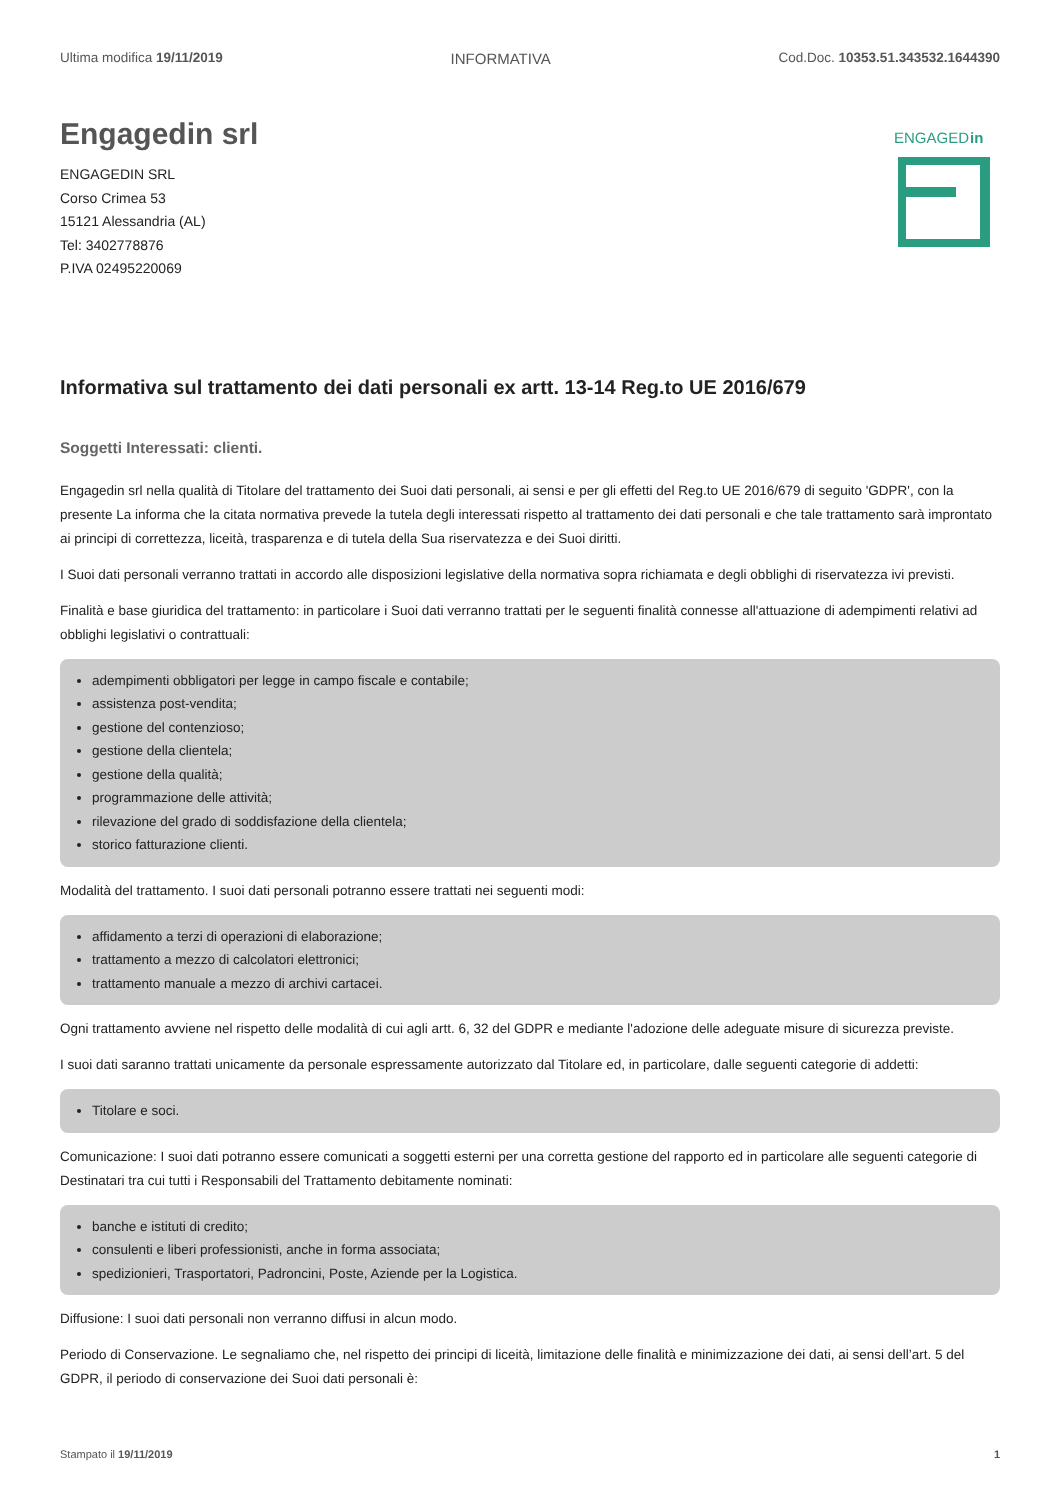Ultima modifica 19/11/2019 INFORMATIVA Cod.Doc. 10353.51.343532.1644390
Engagedin srl
ENGAGEDIN SRL
Corso Crimea 53
15121 Alessandria (AL)
Tel: 3402778876
P.IVA 02495220069
ENGAGED
in
Informativa sul trattamento dei dati personali ex artt. 13-14 Reg.to UE 2016/679
Soggetti Interessati: clienti.
Engagedin srl nella qualità di Titolare del trattamento dei Suoi dati personali, ai sensi e per gli effetti del Reg.to UE 2016/679 di seguito 'GDPR', con la presente La informa che la citata normativa prevede la tutela degli interessati rispetto al trattamento dei dati personali e che tale trattamento sarà improntato ai principi di correttezza, liceità, trasparenza e di tutela della Sua riservatezza e dei Suoi diritti.
I Suoi dati personali verranno trattati in accordo alle disposizioni legislative della normativa sopra richiamata e degli obblighi di riservatezza ivi previsti.
Finalità e base giuridica del trattamento: in particolare i Suoi dati verranno trattati per le seguenti finalità connesse all'attuazione di adempimenti relativi ad obblighi legislativi o contrattuali:
adempimenti obbligatori per legge in campo fiscale e contabile;
assistenza post-vendita;
gestione del contenzioso;
gestione della clientela;
gestione della qualità;
programmazione delle attività;
rilevazione del grado di soddisfazione della clientela;
storico fatturazione clienti.
Modalità del trattamento. I suoi dati personali potranno essere trattati nei seguenti modi:
affidamento a terzi di operazioni di elaborazione;
trattamento a mezzo di calcolatori elettronici;
trattamento manuale a mezzo di archivi cartacei.
Ogni trattamento avviene nel rispetto delle modalità di cui agli artt. 6, 32 del GDPR e mediante l'adozione delle adeguate misure di sicurezza previste.
I suoi dati saranno trattati unicamente da personale espressamente autorizzato dal Titolare ed, in particolare, dalle seguenti categorie di addetti:
Titolare e soci.
Comunicazione: I suoi dati potranno essere comunicati a soggetti esterni per una corretta gestione del rapporto ed in particolare alle seguenti categorie di Destinatari tra cui tutti i Responsabili del Trattamento debitamente nominati:
banche e istituti di credito;
consulenti e liberi professionisti, anche in forma associata;
spedizionieri, Trasportatori, Padroncini, Poste, Aziende per la Logistica.
Diffusione: I suoi dati personali non verranno diffusi in alcun modo.
Periodo di Conservazione. Le segnaliamo che, nel rispetto dei principi di liceità, limitazione delle finalità e minimizzazione dei dati, ai sensi dell’art. 5 del GDPR, il periodo di conservazione dei Suoi dati personali è:
Stampato il 19/11/2019 1